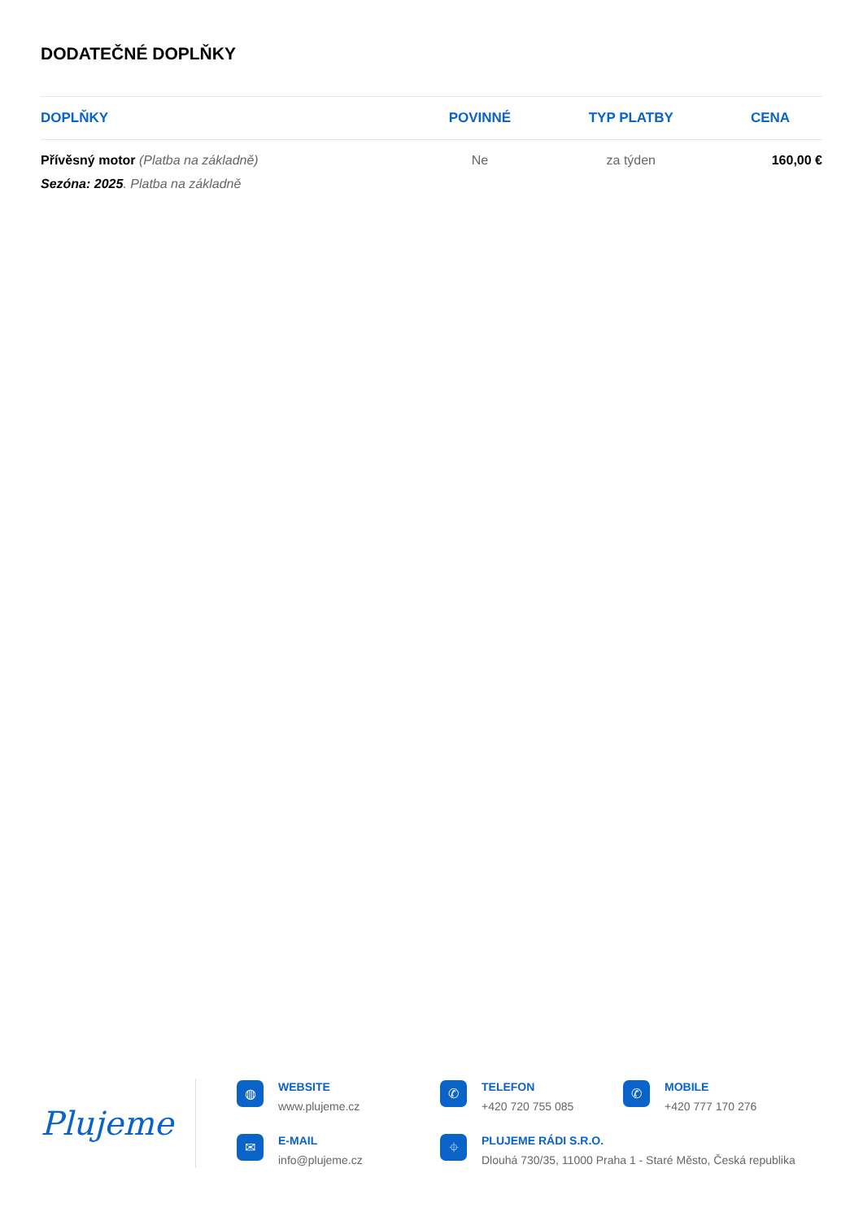DODATEČNÉ DOPLŇKY
| DOPLŇKY | POVINNÉ | TYP PLATBY | CENA |
| --- | --- | --- | --- |
| Přívěsný motor (Platba na základně) Sezóna: 2025 . Platba na základně | Ne | za týden | 160,00 € |
Plujeme
◍
WEBSITE
www.plujeme.cz
✆
TELEFON
+420 720 755 085
✆
MOBILE
+420 777 170 276
✉
E-MAIL
info@plujeme.cz
⌖
PLUJEME RÁDI S.R.O.
Dlouhá 730/35, 11000 Praha 1 - Staré Město, Česká republika